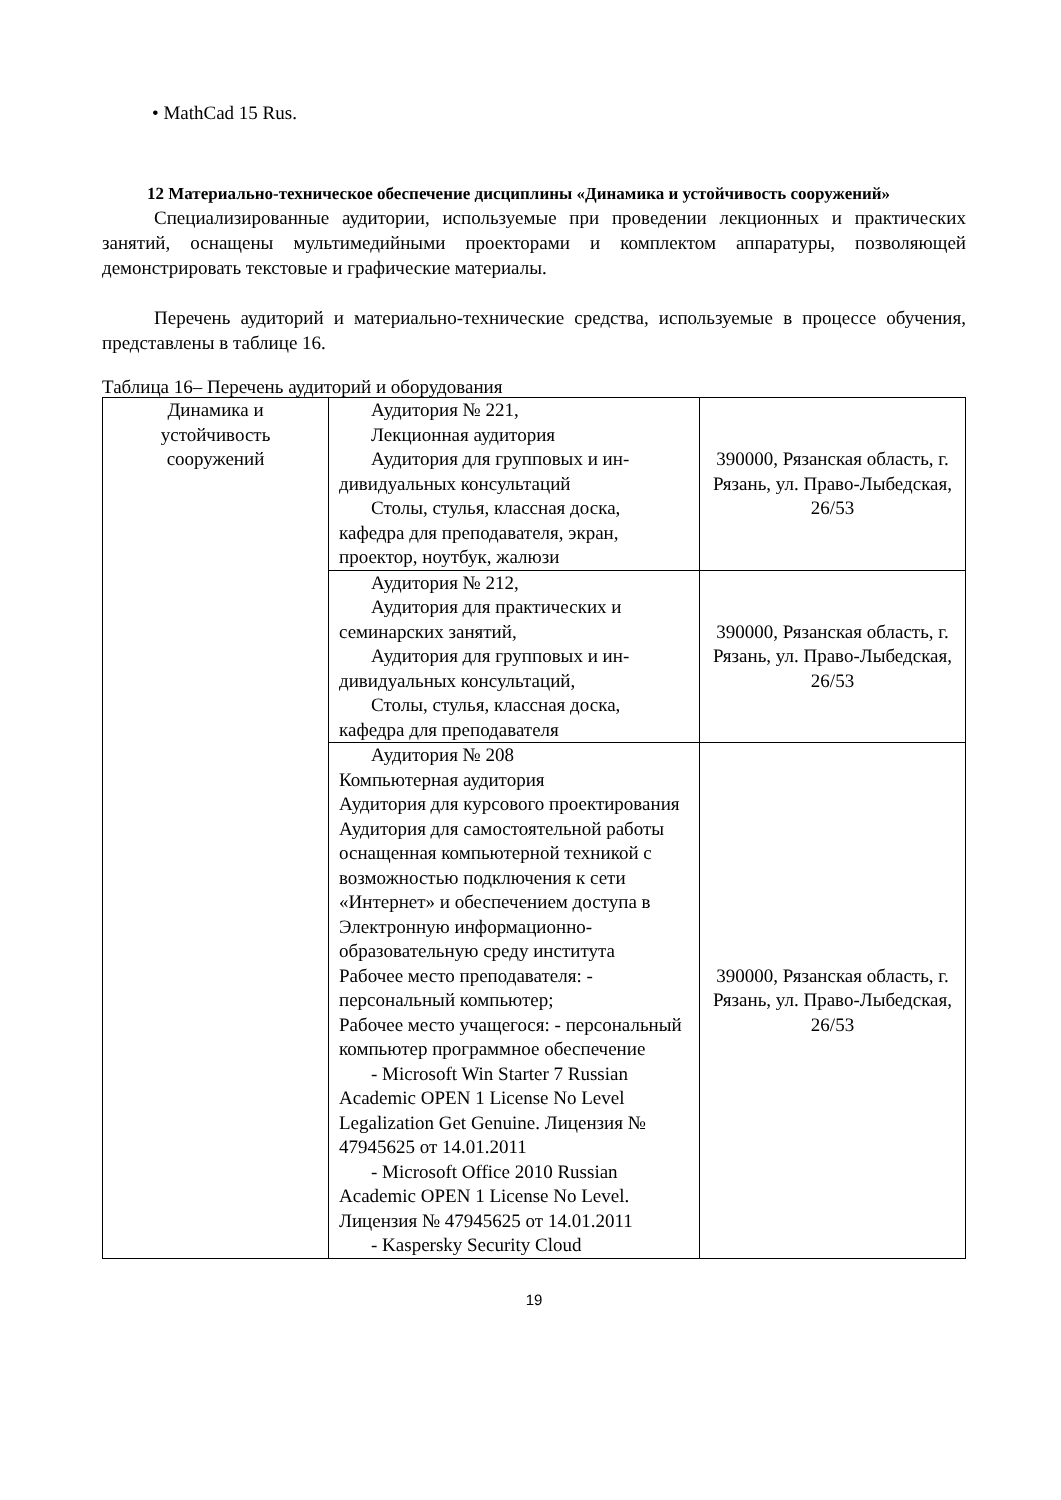• MathCad 15 Rus.
12 Материально-техническое обеспечение дисциплины «Динамика и устойчивость сооружений»
Специализированные аудитории, используемые при проведении лекционных и практических занятий, оснащены мультимедийными проекторами и комплектом аппаратуры, позволяющей демонстрировать текстовые и графические материалы.
Перечень аудиторий и материально-технические средства, используемые в процессе обучения, представлены в таблице 16.
Таблица 16– Перечень аудиторий и оборудования
| Динамика и устойчивость сооружений | Аудитория № 221, Лекционная аудитория Аудитория для групповых и ин- дивидуальных консультаций Столы, стулья, классная доска, кафедра для преподавателя, экран, проектор, ноутбук, жалюзи | 390000, Рязанская область, г. Рязань, ул. Право-Лыбедская, 26/53 |
| | Аудитория № 212, Аудитория для практических и семинарских занятий, Аудитория для групповых и ин- дивидуальных консультаций, Столы, стулья, классная доска, кафедра для преподавателя | 390000, Рязанская область, г. Рязань, ул. Право-Лыбедская, 26/53 |
| | Аудитория № 208 Компьютерная аудитория Аудитория для курсового проектирования Аудитория для самостоятельной работы оснащенная компьютерной техникой с возможностью подключения к сети «Интернет» и обеспечением доступа в Электронную информационно-образовательную среду института Рабочее место преподавателя: - персональный компьютер; Рабочее место учащегося: - персональный компьютер программное обеспечение - Microsoft Win Starter 7 Russian Academic OPEN 1 License No Level Legalization Get Genuine. Лицензия № 47945625 от 14.01.2011 - Microsoft Office 2010 Russian Academic OPEN 1 License No Level. Лицензия № 47945625 от 14.01.2011 - Kaspersky Security Cloud | 390000, Рязанская область, г. Рязань, ул. Право-Лыбедская, 26/53 |
19